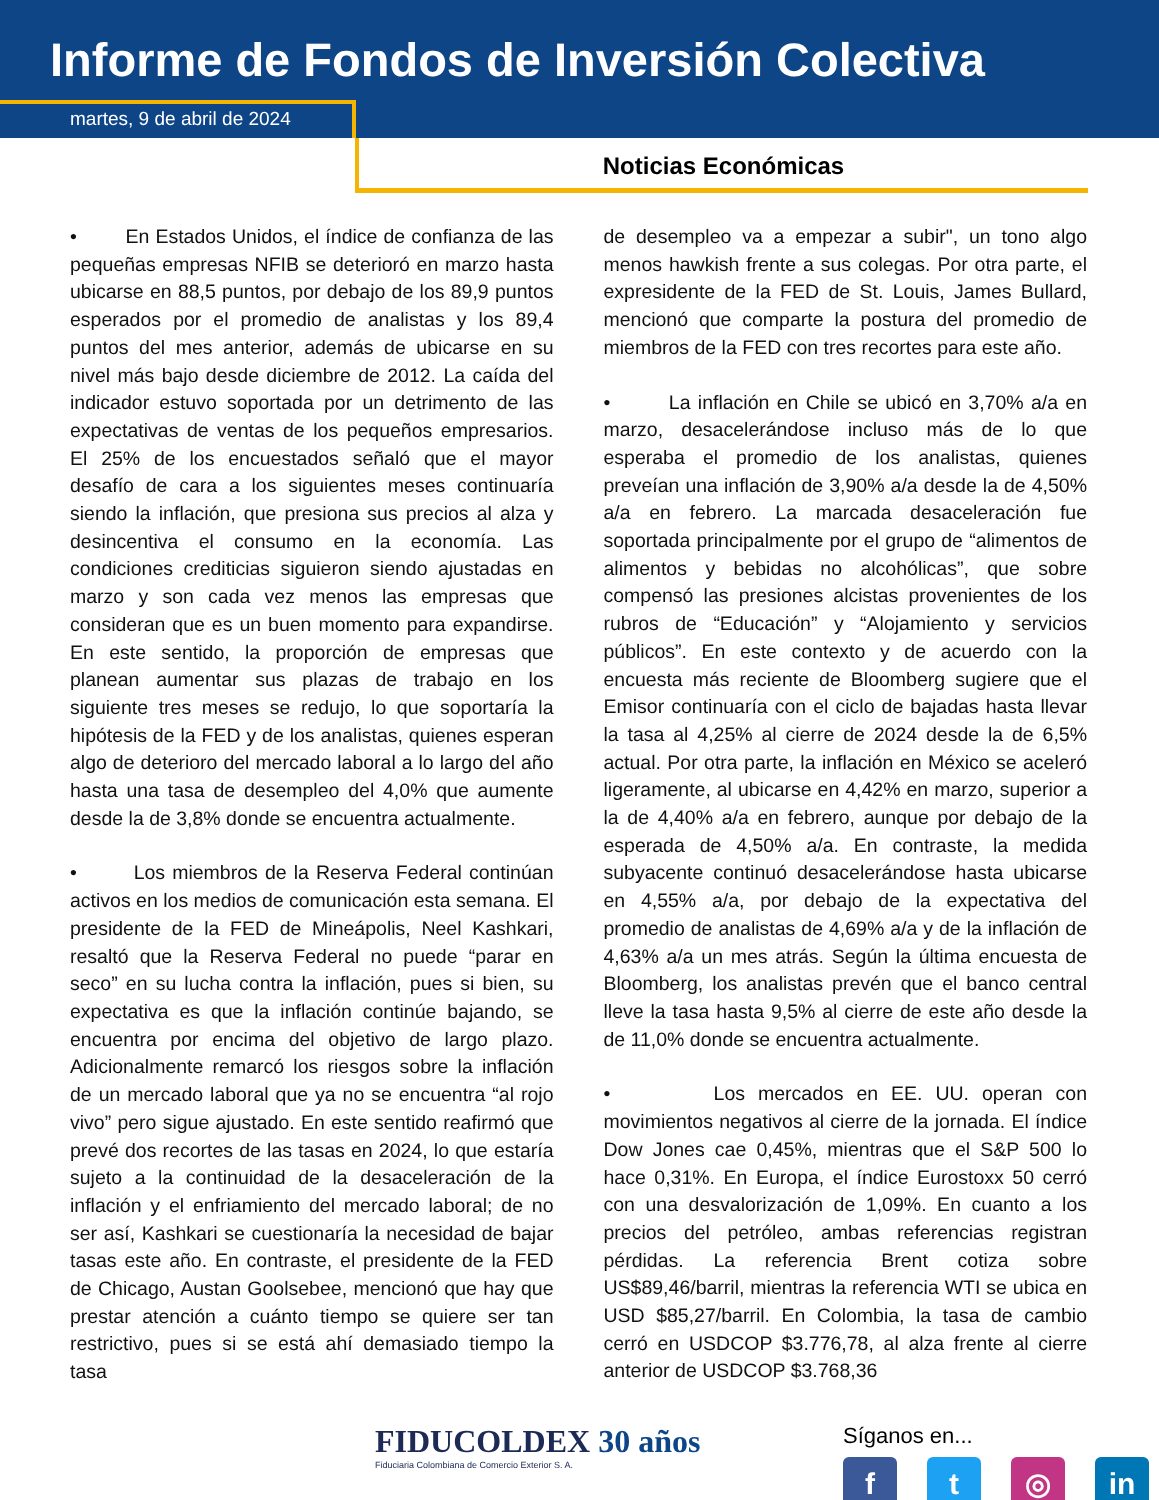Informe de Fondos de Inversión Colectiva
martes, 9 de abril de 2024
Noticias Económicas
• En Estados Unidos, el índice de confianza de las pequeñas empresas NFIB se deterioró en marzo hasta ubicarse en 88,5 puntos, por debajo de los 89,9 puntos esperados por el promedio de analistas y los 89,4 puntos del mes anterior, además de ubicarse en su nivel más bajo desde diciembre de 2012. La caída del indicador estuvo soportada por un detrimento de las expectativas de ventas de los pequeños empresarios. El 25% de los encuestados señaló que el mayor desafío de cara a los siguientes meses continuaría siendo la inflación, que presiona sus precios al alza y desincentiva el consumo en la economía. Las condiciones crediticias siguieron siendo ajustadas en marzo y son cada vez menos las empresas que consideran que es un buen momento para expandirse. En este sentido, la proporción de empresas que planean aumentar sus plazas de trabajo en los siguiente tres meses se redujo, lo que soportaría la hipótesis de la FED y de los analistas, quienes esperan algo de deterioro del mercado laboral a lo largo del año hasta una tasa de desempleo del 4,0% que aumente desde la de 3,8% donde se encuentra actualmente.
• Los miembros de la Reserva Federal continúan activos en los medios de comunicación esta semana. El presidente de la FED de Mineápolis, Neel Kashkari, resaltó que la Reserva Federal no puede “parar en seco” en su lucha contra la inflación, pues si bien, su expectativa es que la inflación continúe bajando, se encuentra por encima del objetivo de largo plazo. Adicionalmente remarcó los riesgos sobre la inflación de un mercado laboral que ya no se encuentra “al rojo vivo” pero sigue ajustado. En este sentido reafirmó que prevé dos recortes de las tasas en 2024, lo que estaría sujeto a la continuidad de la desaceleración de la inflación y el enfriamiento del mercado laboral; de no ser así, Kashkari se cuestionaría la necesidad de bajar tasas este año. En contraste, el presidente de la FED de Chicago, Austan Goolsebee, mencionó que hay que prestar atención a cuánto tiempo se quiere ser tan restrictivo, pues si se está ahí demasiado tiempo la tasa
de desempleo va a empezar a subir", un tono algo menos hawkish frente a sus colegas. Por otra parte, el expresidente de la FED de St. Louis, James Bullard, mencionó que comparte la postura del promedio de miembros de la FED con tres recortes para este año.
• La inflación en Chile se ubicó en 3,70% a/a en marzo, desacelerándose incluso más de lo que esperaba el promedio de los analistas, quienes preveían una inflación de 3,90% a/a desde la de 4,50% a/a en febrero. La marcada desaceleración fue soportada principalmente por el grupo de “alimentos de alimentos y bebidas no alcohólicas”, que sobre compensó las presiones alcistas provenientes de los rubros de “Educación” y “Alojamiento y servicios públicos”. En este contexto y de acuerdo con la encuesta más reciente de Bloomberg sugiere que el Emisor continuaría con el ciclo de bajadas hasta llevar la tasa al 4,25% al cierre de 2024 desde la de 6,5% actual. Por otra parte, la inflación en México se aceleró ligeramente, al ubicarse en 4,42% en marzo, superior a la de 4,40% a/a en febrero, aunque por debajo de la esperada de 4,50% a/a. En contraste, la medida subyacente continuó desacelerándose hasta ubicarse en 4,55% a/a, por debajo de la expectativa del promedio de analistas de 4,69% a/a y de la inflación de 4,63% a/a un mes atrás. Según la última encuesta de Bloomberg, los analistas prevén que el banco central lleve la tasa hasta 9,5% al cierre de este año desde la de 11,0% donde se encuentra actualmente.
• Los mercados en EE. UU. operan con movimientos negativos al cierre de la jornada. El índice Dow Jones cae 0,45%, mientras que el S&P 500 lo hace 0,31%. En Europa, el índice Eurostoxx 50 cerró con una desvalorización de 1,09%. En cuanto a los precios del petróleo, ambas referencias registran pérdidas. La referencia Brent cotiza sobre US$89,46/barril, mientras la referencia WTI se ubica en USD $85,27/barril. En Colombia, la tasa de cambio cerró en USDCOP $3.776,78, al alza frente al cierre anterior de USDCOP $3.768,36
FIDUCOLDEX 30 años
Fiduciaria Colombiana de Comercio Exterior S. A.
Síganos en...
ft ◎ in